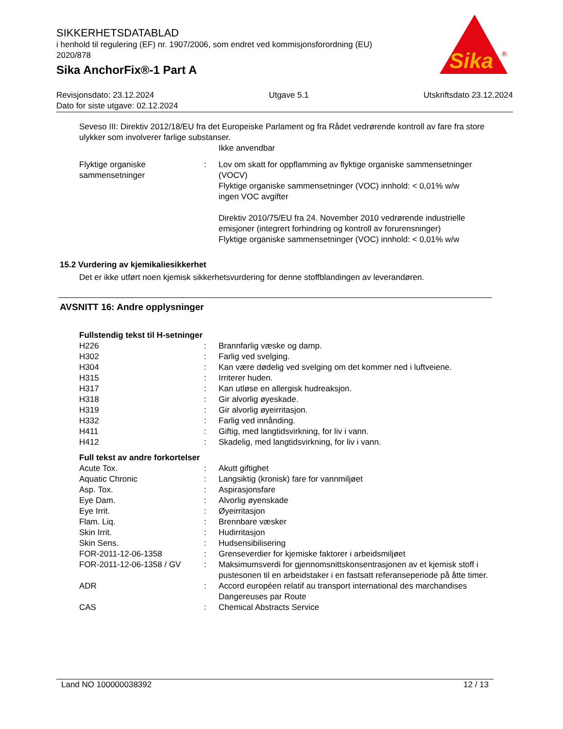SIKKERHETSDATABLAD
i henhold til regulering (EF) nr. 1907/2006, som endret ved kommisjonsforordning (EU) 2020/878
Sika AnchorFix®-1 Part A
Sika
®
Revisjonsdato: 23.12.2024 Utgave 5.1 Utskriftsdato 23.12.2024
Dato for siste utgave: 02.12.2024
Seveso III: Direktiv 2012/18/EU fra det Europeiske Parlament og fra Rådet vedrørende kontroll av fare fra store ulykker som involverer farlige substanser.
Ikke anvendbar
| Flyktige organiske sammensetninger | : | Lov om skatt for oppflamming av flyktige organiske sammensetninger (VOCV) Flyktige organiske sammensetninger (VOC) innhold: < 0,01% w/w ingen VOC avgifter Direktiv 2010/75/EU fra 24. November 2010 vedrørende industrielle emisjoner (integrert forhindring og kontroll av forurensninger) Flyktige organiske sammensetninger (VOC) innhold: < 0,01% w/w |
15.2 Vurdering av kjemikaliesikkerhet
Det er ikke utført noen kjemisk sikkerhetsvurdering for denne stoffblandingen av leverandøren.
AVSNITT 16: Andre opplysninger
Fullstendig tekst til H-setninger
| H226 | : | Brannfarlig væske og damp. |
| H302 | : | Farlig ved svelging. |
| H304 | : | Kan være dødelig ved svelging om det kommer ned i luftveiene. |
| H315 | : | Irriterer huden. |
| H317 | : | Kan utløse en allergisk hudreaksjon. |
| H318 | : | Gir alvorlig øyeskade. |
| H319 | : | Gir alvorlig øyeirritasjon. |
| H332 | : | Farlig ved innånding. |
| H411 | : | Giftig, med langtidsvirkning, for liv i vann. |
| H412 | : | Skadelig, med langtidsvirkning, for liv i vann. |
Full tekst av andre forkortelser
| Acute Tox. | : | Akutt giftighet |
| Aquatic Chronic | : | Langsiktig (kronisk) fare for vannmiljøet |
| Asp. Tox. | : | Aspirasjonsfare |
| Eye Dam. | : | Alvorlig øyenskade |
| Eye Irrit. | : | Øyeirritasjon |
| Flam. Liq. | : | Brennbare væsker |
| Skin Irrit. | : | Hudirritasjon |
| Skin Sens. | : | Hudsensibilisering |
| FOR-2011-12-06-1358 | : | Grenseverdier for kjemiske faktorer i arbeidsmiljøet |
| FOR-2011-12-06-1358 / GV | : | Maksimumsverdi for gjennomsnittskonsentrasjonen av et kjemisk stoff i pustesonen til en arbeidstaker i en fastsatt referanseperiode på åtte timer. |
| ADR | : | Accord européen relatif au transport international des marchandises Dangereuses par Route |
| CAS | : | Chemical Abstracts Service |
Land NO 100000038392 12 / 13